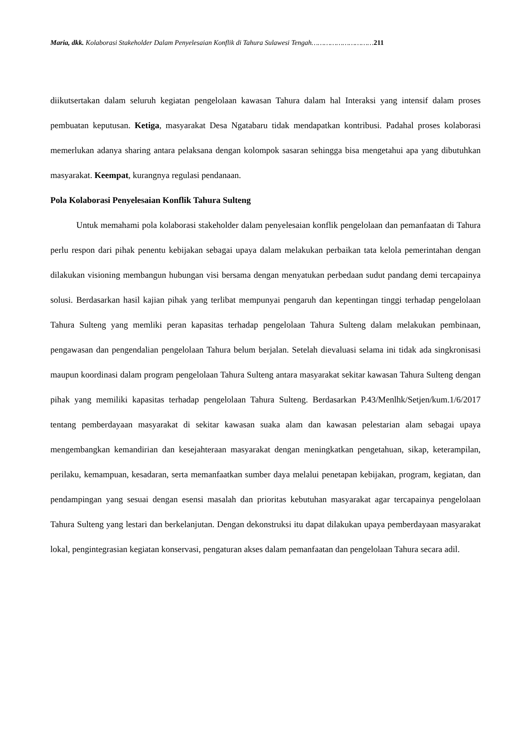Maria, dkk. Kolaborasi Stakeholder Dalam Penyelesaian Konflik di Tahura Sulawesi Tengah…………………………211
diikutsertakan dalam seluruh kegiatan pengelolaan kawasan Tahura dalam hal Interaksi yang intensif dalam proses pembuatan keputusan. Ketiga, masyarakat Desa Ngatabaru tidak mendapatkan kontribusi. Padahal proses kolaborasi memerlukan adanya sharing antara pelaksana dengan kolompok sasaran sehingga bisa mengetahui apa yang dibutuhkan masyarakat. Keempat, kurangnya regulasi pendanaan.
Pola Kolaborasi Penyelesaian Konflik Tahura Sulteng
Untuk memahami pola kolaborasi stakeholder dalam penyelesaian konflik pengelolaan dan pemanfaatan di Tahura perlu respon dari pihak penentu kebijakan sebagai upaya dalam melakukan perbaikan tata kelola pemerintahan dengan dilakukan visioning membangun hubungan visi bersama dengan menyatukan perbedaan sudut pandang demi tercapainya solusi. Berdasarkan hasil kajian pihak yang terlibat mempunyai pengaruh dan kepentingan tinggi terhadap pengelolaan Tahura Sulteng yang memliki peran kapasitas terhadap pengelolaan Tahura Sulteng dalam melakukan pembinaan, pengawasan dan pengendalian pengelolaan Tahura belum berjalan. Setelah dievaluasi selama ini tidak ada singkronisasi maupun koordinasi dalam program pengelolaan Tahura Sulteng antara masyarakat sekitar kawasan Tahura Sulteng dengan pihak yang memiliki kapasitas terhadap pengelolaan Tahura Sulteng. Berdasarkan P.43/Menlhk/Setjen/kum.1/6/2017 tentang pemberdayaan masyarakat di sekitar kawasan suaka alam dan kawasan pelestarian alam sebagai upaya mengembangkan kemandirian dan kesejahteraan masyarakat dengan meningkatkan pengetahuan, sikap, keterampilan, perilaku, kemampuan, kesadaran, serta memanfaatkan sumber daya melalui penetapan kebijakan, program, kegiatan, dan pendampingan yang sesuai dengan esensi masalah dan prioritas kebutuhan masyarakat agar tercapainya pengelolaan Tahura Sulteng yang lestari dan berkelanjutan. Dengan dekonstruksi itu dapat dilakukan upaya pemberdayaan masyarakat lokal, pengintegrasian kegiatan konservasi, pengaturan akses dalam pemanfaatan dan pengelolaan Tahura secara adil.